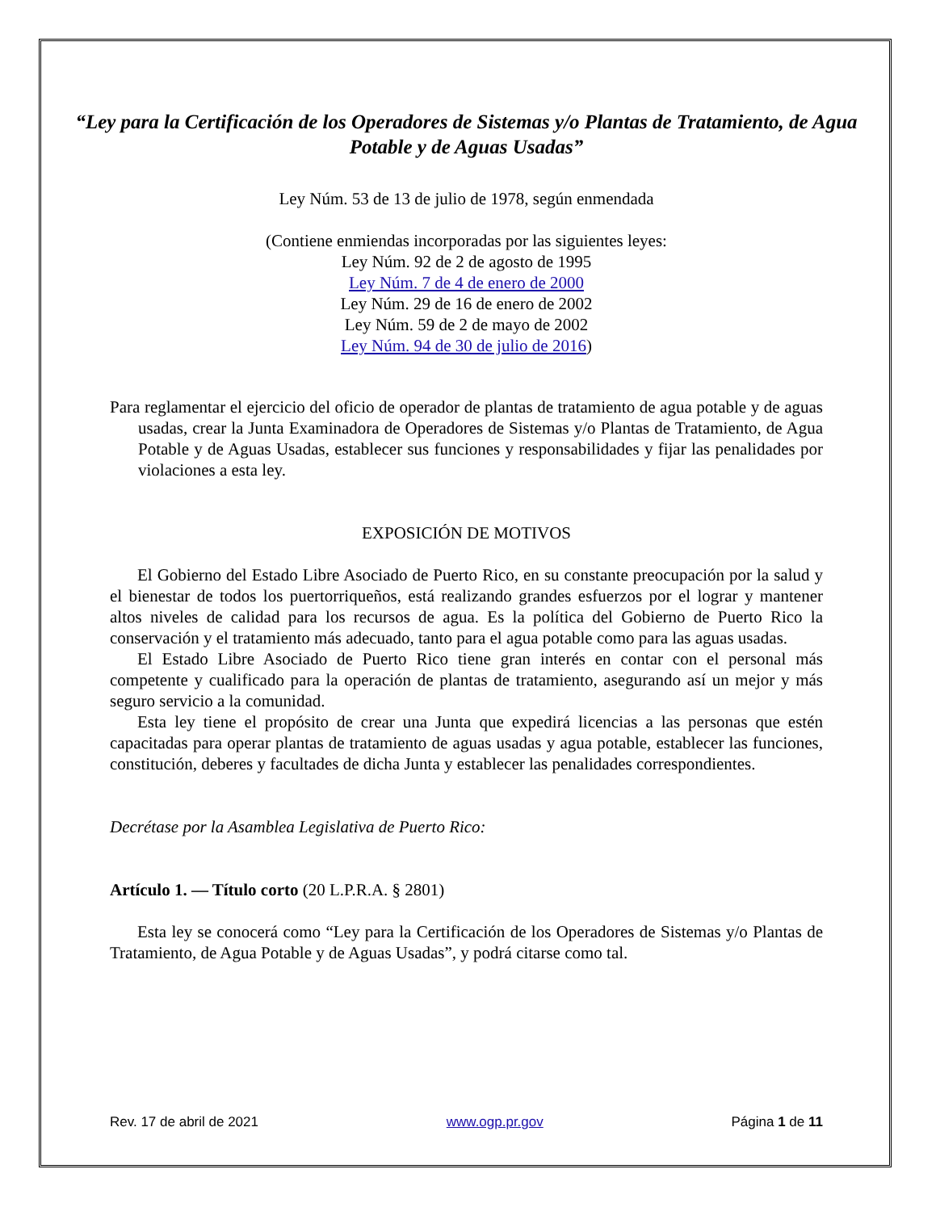“Ley para la Certificación de los Operadores de Sistemas y/o Plantas de Tratamiento, de Agua Potable y de Aguas Usadas”
Ley Núm. 53 de 13 de julio de 1978, según enmendada
(Contiene enmiendas incorporadas por las siguientes leyes:
Ley Núm. 92 de 2 de agosto de 1995
Ley Núm. 7 de 4 de enero de 2000
Ley Núm. 29 de 16 de enero de 2002
Ley Núm. 59 de 2 de mayo de 2002
Ley Núm. 94 de 30 de julio de 2016)
Para reglamentar el ejercicio del oficio de operador de plantas de tratamiento de agua potable y de aguas usadas, crear la Junta Examinadora de Operadores de Sistemas y/o Plantas de Tratamiento, de Agua Potable y de Aguas Usadas, establecer sus funciones y responsabilidades y fijar las penalidades por violaciones a esta ley.
EXPOSICIÓN DE MOTIVOS
El Gobierno del Estado Libre Asociado de Puerto Rico, en su constante preocupación por la salud y el bienestar de todos los puertorriqueños, está realizando grandes esfuerzos por el lograr y mantener altos niveles de calidad para los recursos de agua. Es la política del Gobierno de Puerto Rico la conservación y el tratamiento más adecuado, tanto para el agua potable como para las aguas usadas.
El Estado Libre Asociado de Puerto Rico tiene gran interés en contar con el personal más competente y cualificado para la operación de plantas de tratamiento, asegurando así un mejor y más seguro servicio a la comunidad.
Esta ley tiene el propósito de crear una Junta que expedirá licencias a las personas que estén capacitadas para operar plantas de tratamiento de aguas usadas y agua potable, establecer las funciones, constitución, deberes y facultades de dicha Junta y establecer las penalidades correspondientes.
Decrétase por la Asamblea Legislativa de Puerto Rico:
Artículo 1. — Título corto (20 L.P.R.A. § 2801)
Esta ley se conocerá como “Ley para la Certificación de los Operadores de Sistemas y/o Plantas de Tratamiento, de Agua Potable y de Aguas Usadas”, y podrá citarse como tal.
Rev. 17 de abril de 2021 www.ogp.pr.gov Página 1 de 11